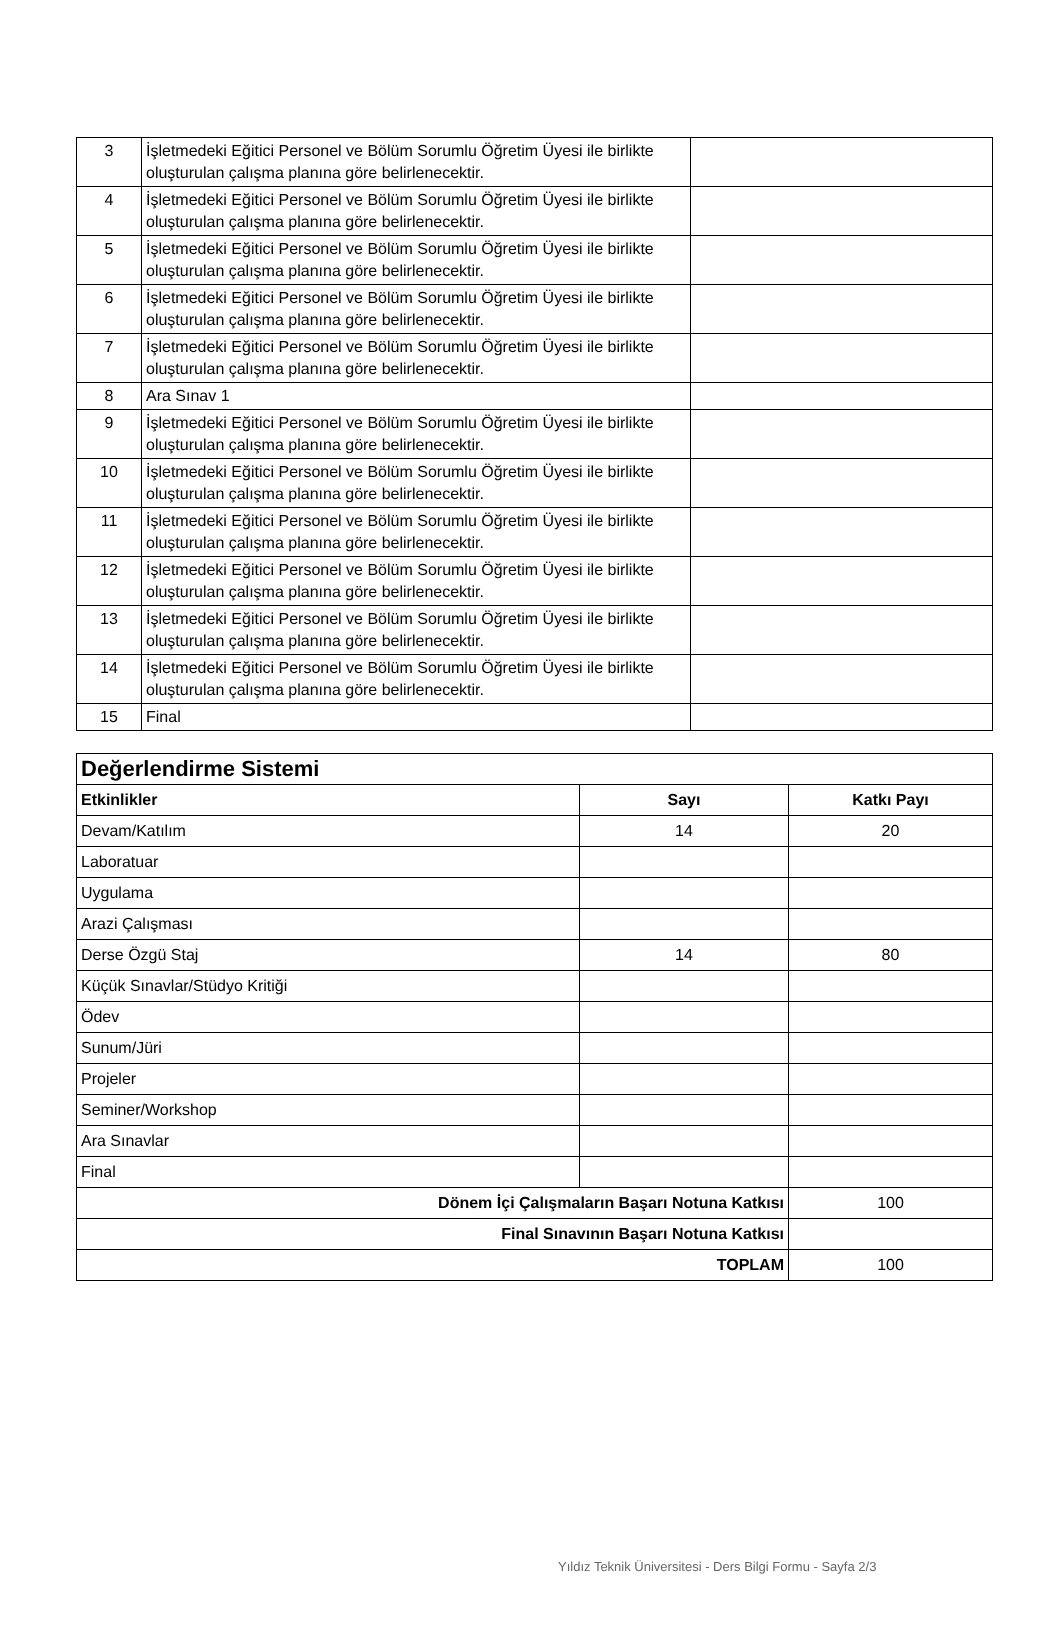| 3 | İşletmedeki Eğitici Personel ve Bölüm Sorumlu Öğretim Üyesi ile birlikte oluşturulan çalışma planına göre belirlenecektir. | |
| 4 | İşletmedeki Eğitici Personel ve Bölüm Sorumlu Öğretim Üyesi ile birlikte oluşturulan çalışma planına göre belirlenecektir. | |
| 5 | İşletmedeki Eğitici Personel ve Bölüm Sorumlu Öğretim Üyesi ile birlikte oluşturulan çalışma planına göre belirlenecektir. | |
| 6 | İşletmedeki Eğitici Personel ve Bölüm Sorumlu Öğretim Üyesi ile birlikte oluşturulan çalışma planına göre belirlenecektir. | |
| 7 | İşletmedeki Eğitici Personel ve Bölüm Sorumlu Öğretim Üyesi ile birlikte oluşturulan çalışma planına göre belirlenecektir. | |
| 8 | Ara Sınav 1 | |
| 9 | İşletmedeki Eğitici Personel ve Bölüm Sorumlu Öğretim Üyesi ile birlikte oluşturulan çalışma planına göre belirlenecektir. | |
| 10 | İşletmedeki Eğitici Personel ve Bölüm Sorumlu Öğretim Üyesi ile birlikte oluşturulan çalışma planına göre belirlenecektir. | |
| 11 | İşletmedeki Eğitici Personel ve Bölüm Sorumlu Öğretim Üyesi ile birlikte oluşturulan çalışma planına göre belirlenecektir. | |
| 12 | İşletmedeki Eğitici Personel ve Bölüm Sorumlu Öğretim Üyesi ile birlikte oluşturulan çalışma planına göre belirlenecektir. | |
| 13 | İşletmedeki Eğitici Personel ve Bölüm Sorumlu Öğretim Üyesi ile birlikte oluşturulan çalışma planına göre belirlenecektir. | |
| 14 | İşletmedeki Eğitici Personel ve Bölüm Sorumlu Öğretim Üyesi ile birlikte oluşturulan çalışma planına göre belirlenecektir. | |
| 15 | Final | |
| Değerlendirme Sistemi | | |
| --- | --- | --- |
| Etkinlikler | Sayı | Katkı Payı |
| Devam/Katılım | 14 | 20 |
| Laboratuar | | |
| Uygulama | | |
| Arazi Çalışması | | |
| Derse Özgü Staj | 14 | 80 |
| Küçük Sınavlar/Stüdyo Kritiği | | |
| Ödev | | |
| Sunum/Jüri | | |
| Projeler | | |
| Seminer/Workshop | | |
| Ara Sınavlar | | |
| Final | | |
| Dönem İçi Çalışmaların Başarı Notuna Katkısı | | 100 |
| Final Sınavının Başarı Notuna Katkısı | | |
| TOPLAM | | 100 |
Yıldız Teknik Üniversitesi - Ders Bilgi Formu - Sayfa 2/3